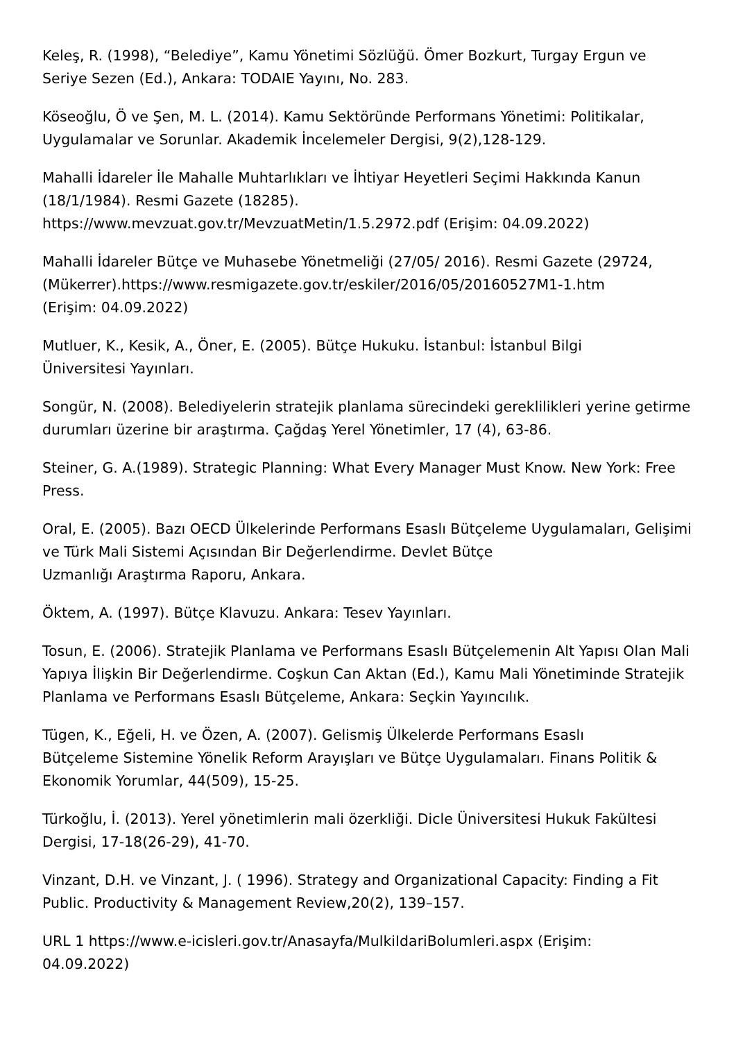Keleş, R. (1998), “Belediye”, Kamu Yönetimi Sözlüğü. Ömer Bozkurt, Turgay Ergun ve Seriye Sezen (Ed.), Ankara: TODAIE Yayını, No. 283.
Köseoğlu, Ö ve Şen, M. L. (2014). Kamu Sektöründe Performans Yönetimi: Politikalar, Uygulamalar ve Sorunlar. Akademik İncelemeler Dergisi, 9(2),128-129.
Mahalli İdareler İle Mahalle Muhtarlıkları ve İhtiyar Heyetleri Seçimi Hakkında Kanun (18/1/1984). Resmi Gazete (18285).
https://www.mevzuat.gov.tr/MevzuatMetin/1.5.2972.pdf (Erişim: 04.09.2022)
Mahalli İdareler Bütçe ve Muhasebe Yönetmeliği (27/05/ 2016). Resmi Gazete (29724, (Mükerrer).https://www.resmigazete.gov.tr/eskiler/2016/05/20160527M1-1.htm
(Erişim: 04.09.2022)
Mutluer, K., Kesik, A., Öner, E. (2005). Bütçe Hukuku. İstanbul: İstanbul Bilgi
Üniversitesi Yayınları.
Songür, N. (2008). Belediyelerin stratejik planlama sürecindeki gereklilikleri yerine getirme durumları üzerine bir araştırma. Çağdaş Yerel Yönetimler, 17 (4), 63-86.
Steiner, G. A.(1989). Strategic Planning: What Every Manager Must Know. New York: Free Press.
Oral, E. (2005). Bazı OECD Ülkelerinde Performans Esaslı Bütçeleme Uygulamaları, Gelişimi ve Türk Mali Sistemi Açısından Bir Değerlendirme. Devlet Bütçe
Uzmanlığı Araştırma Raporu, Ankara.
Öktem, A. (1997). Bütçe Klavuzu. Ankara: Tesev Yayınları.
Tosun, E. (2006). Stratejik Planlama ve Performans Esaslı Bütçelemenin Alt Yapısı Olan Mali Yapıya İlişkin Bir Değerlendirme. Coşkun Can Aktan (Ed.), Kamu Mali Yönetiminde Stratejik Planlama ve Performans Esaslı Bütçeleme, Ankara: Seçkin Yayıncılık.
Tügen, K., Eğeli, H. ve Özen, A. (2007). Gelismiş Ülkelerde Performans Esaslı
Bütçeleme Sistemine Yönelik Reform Arayışları ve Bütçe Uygulamaları. Finans Politik & Ekonomik Yorumlar, 44(509), 15-25.
Türkoğlu, İ. (2013). Yerel yönetimlerin mali özerkliği. Dicle Üniversitesi Hukuk Fakültesi Dergisi, 17-18(26-29), 41-70.
Vinzant, D.H. ve Vinzant, J. ( 1996). Strategy and Organizational Capacity: Finding a Fit Public. Productivity & Management Review,20(2), 139–157.
URL 1 https://www.e-icisleri.gov.tr/Anasayfa/MulkiIdariBolumleri.aspx (Erişim:
04.09.2022)